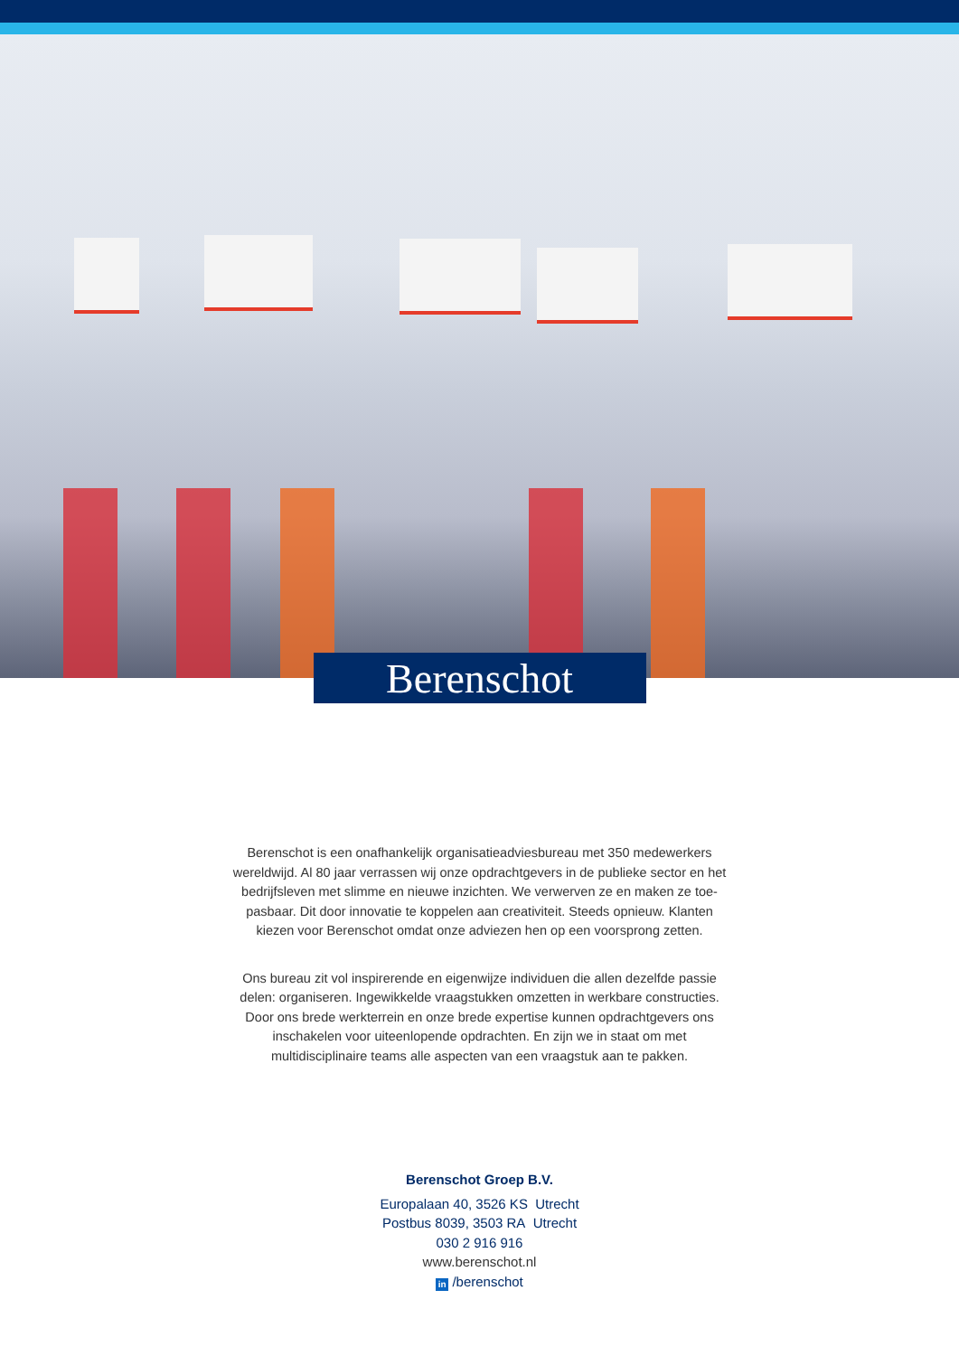Berenschot
Berenschot is een onafhankelijk organisatieadviesbureau met 350 medewerkers wereldwijd. Al 80 jaar verrassen wij onze opdrachtgevers in de publieke sector en het bedrijfsleven met slimme en nieuwe inzichten. We verwerven ze en maken ze toe-pasbaar. Dit door innovatie te koppelen aan creativiteit. Steeds opnieuw. Klanten kiezen voor Berenschot omdat onze adviezen hen op een voorsprong zetten.
Ons bureau zit vol inspirerende en eigenwijze individuen die allen dezelfde passie delen: organiseren. Ingewikkelde vraagstukken omzetten in werkbare constructies. Door ons brede werkterrein en onze brede expertise kunnen opdrachtgevers ons inschakelen voor uiteenlopende opdrachten. En zijn we in staat om met multidisciplinaire teams alle aspecten van een vraagstuk aan te pakken.
Berenschot Groep B.V.
Europalaan 40, 3526 KS Utrecht
Postbus 8039, 3503 RA Utrecht
030 2 916 916
www.berenschot.nl
in /berenschot